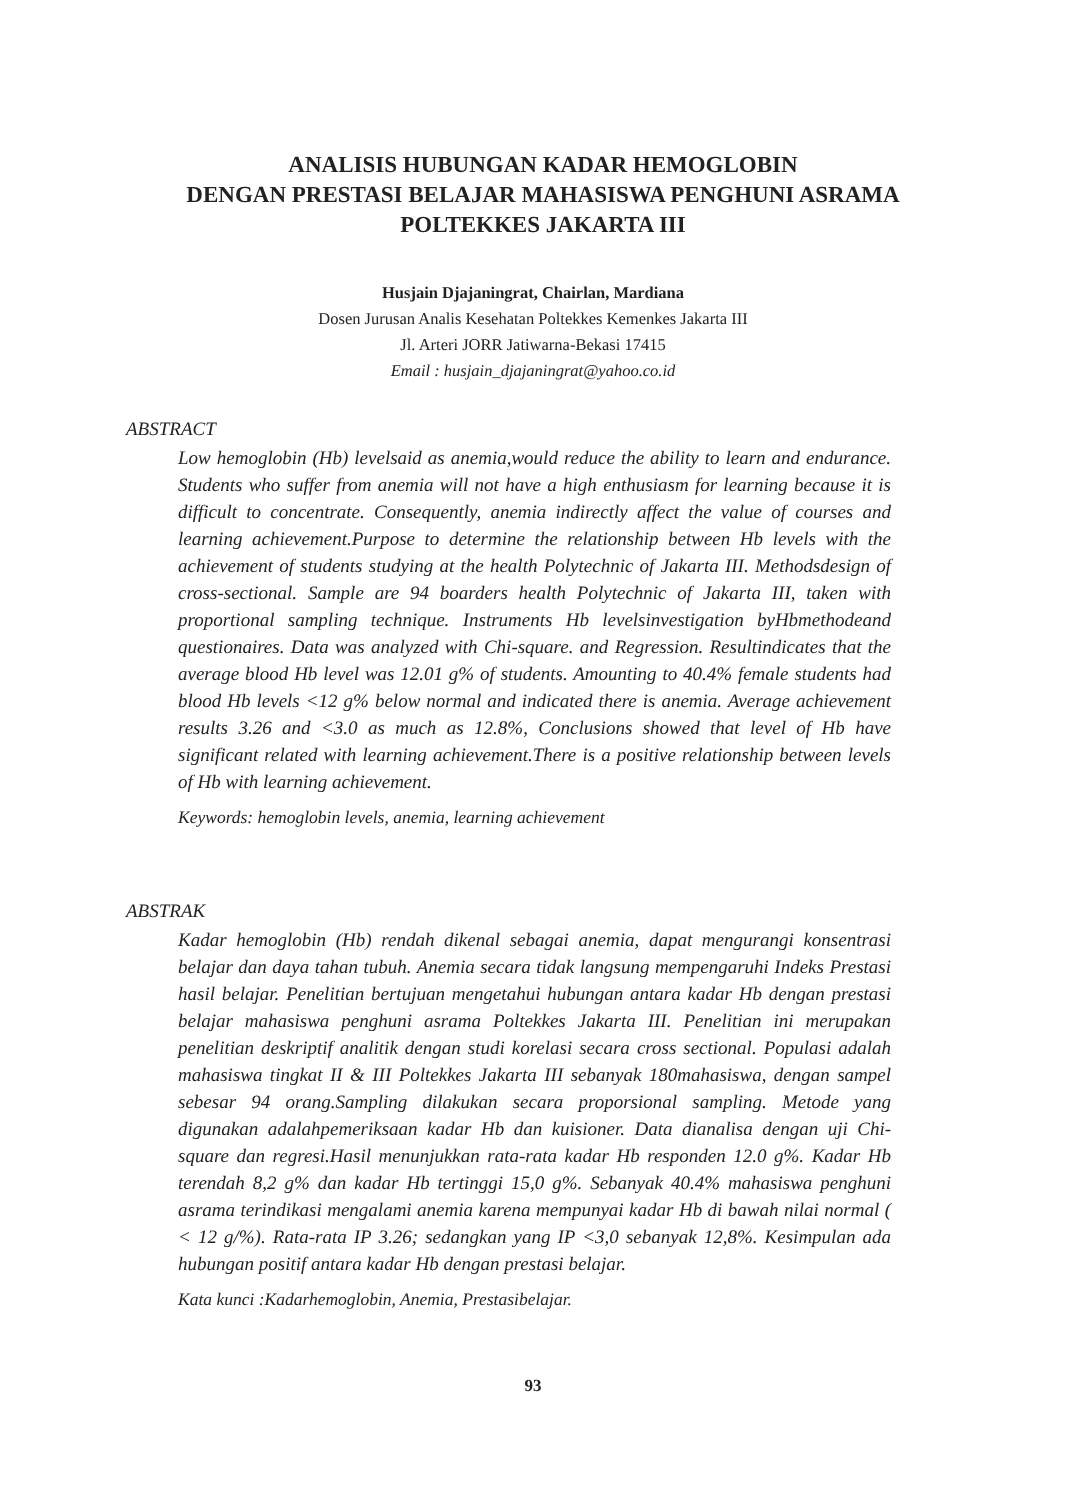ANALISIS HUBUNGAN KADAR HEMOGLOBIN
DENGAN PRESTASI BELAJAR MAHASISWA PENGHUNI ASRAMA
POLTEKKES JAKARTA III
Husjain Djajaningrat, Chairlan, Mardiana
Dosen Jurusan Analis Kesehatan Poltekkes Kemenkes Jakarta III
Jl. Arteri JORR Jatiwarna-Bekasi 17415
Email : husjain_djajaningrat@yahoo.co.id
ABSTRACT
Low hemoglobin (Hb) levelsaid as anemia,would reduce the ability to learn and endurance. Students who suffer from anemia will not have a high enthusiasm for learning because it is difficult to concentrate. Consequently, anemia indirectly affect the value of courses and learning achievement.Purpose to determine the relationship between Hb levels with the achievement of students studying at the health Polytechnic of Jakarta III. Methodsdesign of cross-sectional. Sample are 94 boarders health Polytechnic of Jakarta III, taken with proportional sampling technique. Instruments Hb levelsinvestigation byHbmethodeand questionaires. Data was analyzed with Chi-square. and Regression. Resultindicates that the average blood Hb level was 12.01 g% of students. Amounting to 40.4% female students had blood Hb levels <12 g% below normal and indicated there is anemia. Average achievement results 3.26 and <3.0 as much as 12.8%, Conclusions showed that level of Hb have significant related with learning achievement.There is a positive relationship between levels of Hb with learning achievement.
Keywords: hemoglobin levels, anemia, learning achievement
ABSTRAK
Kadar hemoglobin (Hb) rendah dikenal sebagai anemia, dapat mengurangi konsentrasi belajar dan daya tahan tubuh. Anemia secara tidak langsung mempengaruhi Indeks Prestasi hasil belajar. Penelitian bertujuan mengetahui hubungan antara kadar Hb dengan prestasi belajar mahasiswa penghuni asrama Poltekkes Jakarta III. Penelitian ini merupakan penelitian deskriptif analitik dengan studi korelasi secara cross sectional. Populasi adalah mahasiswa tingkat II & III Poltekkes Jakarta III sebanyak 180mahasiswa, dengan sampel sebesar 94 orang.Sampling dilakukan secara proporsional sampling. Metode yang digunakan adalahpemeriksaan kadar Hb dan kuisioner. Data dianalisa dengan uji Chi-square dan regresi.Hasil menunjukkan rata-rata kadar Hb responden 12.0 g%. Kadar Hb terendah 8,2 g% dan kadar Hb tertinggi 15,0 g%. Sebanyak 40.4% mahasiswa penghuni asrama terindikasi mengalami anemia karena mempunyai kadar Hb di bawah nilai normal ( < 12 g/%). Rata-rata IP 3.26; sedangkan yang IP <3,0 sebanyak 12,8%. Kesimpulan ada hubungan positif antara kadar Hb dengan prestasi belajar.
Kata kunci :Kadarhemoglobin, Anemia, Prestasibelajar.
93